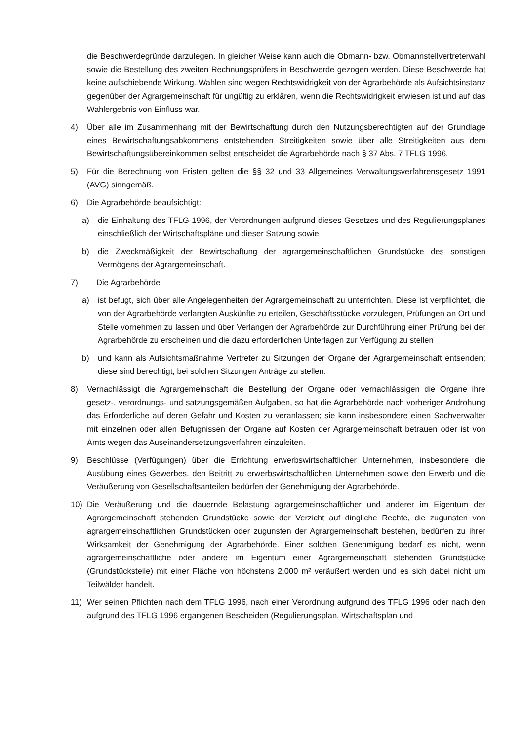die Beschwerdegründe darzulegen. In gleicher Weise kann auch die Obmann- bzw. Obmannstellvertreterwahl sowie die Bestellung des zweiten Rechnungsprüfers in Beschwerde gezogen werden. Diese Beschwerde hat keine aufschiebende Wirkung. Wahlen sind wegen Rechtswidrigkeit von der Agrarbehörde als Aufsichtsinstanz gegenüber der Agrargemeinschaft für ungültig zu erklären, wenn die Rechtswidrigkeit erwiesen ist und auf das Wahlergebnis von Einfluss war.
4) Über alle im Zusammenhang mit der Bewirtschaftung durch den Nutzungsberechtigten auf der Grundlage eines Bewirtschaftungsabkommens entstehenden Streitigkeiten sowie über alle Streitigkeiten aus dem Bewirtschaftungsübereinkommen selbst entscheidet die Agrarbehörde nach § 37 Abs. 7 TFLG 1996.
5) Für die Berechnung von Fristen gelten die §§ 32 und 33 Allgemeines Verwaltungsverfahrensgesetz 1991 (AVG) sinngemäß.
6) Die Agrarbehörde beaufsichtigt:
a) die Einhaltung des TFLG 1996, der Verordnungen aufgrund dieses Gesetzes und des Regulierungsplanes einschließlich der Wirtschaftspläne und dieser Satzung sowie
b) die Zweckmäßigkeit der Bewirtschaftung der agrargemeinschaftlichen Grundstücke des sonstigen Vermögens der Agrargemeinschaft.
7) Die Agrarbehörde
a) ist befugt, sich über alle Angelegenheiten der Agrargemeinschaft zu unterrichten. Diese ist verpflichtet, die von der Agrarbehörde verlangten Auskünfte zu erteilen, Geschäftsstücke vorzulegen, Prüfungen an Ort und Stelle vornehmen zu lassen und über Verlangen der Agrarbehörde zur Durchführung einer Prüfung bei der Agrarbehörde zu erscheinen und die dazu erforderlichen Unterlagen zur Verfügung zu stellen
b) und kann als Aufsichtsmaßnahme Vertreter zu Sitzungen der Organe der Agrargemeinschaft entsenden; diese sind berechtigt, bei solchen Sitzungen Anträge zu stellen.
8) Vernachlässigt die Agrargemeinschaft die Bestellung der Organe oder vernachlässigen die Organe ihre gesetz-, verordnungs- und satzungsgemäßen Aufgaben, so hat die Agrarbehörde nach vorheriger Androhung das Erforderliche auf deren Gefahr und Kosten zu veranlassen; sie kann insbesondere einen Sachverwalter mit einzelnen oder allen Befugnissen der Organe auf Kosten der Agrargemeinschaft betrauen oder ist von Amts wegen das Auseinandersetzungsverfahren einzuleiten.
9) Beschlüsse (Verfügungen) über die Errichtung erwerbswirtschaftlicher Unternehmen, insbesondere die Ausübung eines Gewerbes, den Beitritt zu erwerbswirtschaftlichen Unternehmen sowie den Erwerb und die Veräußerung von Gesellschaftsanteilen bedürfen der Genehmigung der Agrarbehörde.
10) Die Veräußerung und die dauernde Belastung agrargemeinschaftlicher und anderer im Eigentum der Agrargemeinschaft stehenden Grundstücke sowie der Verzicht auf dingliche Rechte, die zugunsten von agrargemeinschaftlichen Grundstücken oder zugunsten der Agrargemeinschaft bestehen, bedürfen zu ihrer Wirksamkeit der Genehmigung der Agrarbehörde. Einer solchen Genehmigung bedarf es nicht, wenn agrargemeinschaftliche oder andere im Eigentum einer Agrargemeinschaft stehenden Grundstücke (Grundstücksteile) mit einer Fläche von höchstens 2.000 m² veräußert werden und es sich dabei nicht um Teilwälder handelt.
11) Wer seinen Pflichten nach dem TFLG 1996, nach einer Verordnung aufgrund des TFLG 1996 oder nach den aufgrund des TFLG 1996 ergangenen Bescheiden (Regulierungsplan, Wirtschaftsplan und